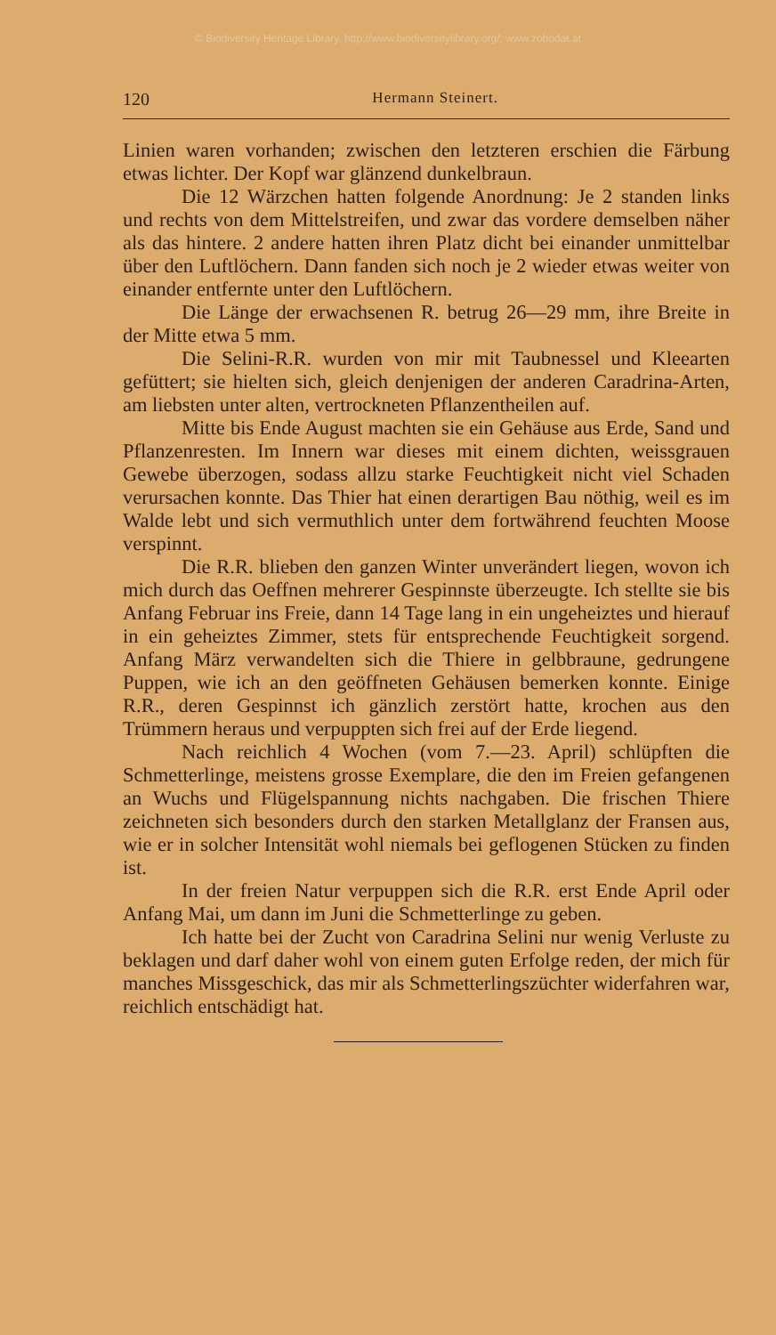© Biodiversity Heritage Library, http://www.biodiversitylibrary.org/; www.zobodat.at
120 Hermann Steinert.
Linien waren vorhanden; zwischen den letzteren erschien die Färbung etwas lichter. Der Kopf war glänzend dunkelbraun.
Die 12 Wärzchen hatten folgende Anordnung: Je 2 standen links und rechts von dem Mittelstreifen, und zwar das vordere demselben näher als das hintere. 2 andere hatten ihren Platz dicht bei einander unmittelbar über den Luftlöchern. Dann fanden sich noch je 2 wieder etwas weiter von einander entfernte unter den Luftlöchern.
Die Länge der erwachsenen R. betrug 26—29 mm, ihre Breite in der Mitte etwa 5 mm.
Die Selini-R.R. wurden von mir mit Taubnessel und Kleearten gefüttert; sie hielten sich, gleich denjenigen der anderen Caradrina-Arten, am liebsten unter alten, vertrockneten Pflanzentheilen auf.
Mitte bis Ende August machten sie ein Gehäuse aus Erde, Sand und Pflanzenresten. Im Innern war dieses mit einem dichten, weissgrauen Gewebe überzogen, sodass allzu starke Feuchtigkeit nicht viel Schaden verursachen konnte. Das Thier hat einen derartigen Bau nöthig, weil es im Walde lebt und sich vermuthlich unter dem fortwährend feuchten Moose verspinnt.
Die R.R. blieben den ganzen Winter unverändert liegen, wovon ich mich durch das Oeffnen mehrerer Gespinnste überzeugte. Ich stellte sie bis Anfang Februar ins Freie, dann 14 Tage lang in ein ungeheiztes und hierauf in ein geheiztes Zimmer, stets für entsprechende Feuchtigkeit sorgend. Anfang März verwandelten sich die Thiere in gelbbraune, gedrungene Puppen, wie ich an den geöffneten Gehäusen bemerken konnte. Einige R.R., deren Gespinnst ich gänzlich zerstört hatte, krochen aus den Trümmern heraus und verpuppten sich frei auf der Erde liegend.
Nach reichlich 4 Wochen (vom 7.—23. April) schlüpften die Schmetterlinge, meistens grosse Exemplare, die den im Freien gefangenen an Wuchs und Flügelspannung nichts nachgaben. Die frischen Thiere zeichneten sich besonders durch den starken Metallglanz der Fransen aus, wie er in solcher Intensität wohl niemals bei geflogenen Stücken zu finden ist.
In der freien Natur verpuppen sich die R.R. erst Ende April oder Anfang Mai, um dann im Juni die Schmetterlinge zu geben.
Ich hatte bei der Zucht von Caradrina Selini nur wenig Verluste zu beklagen und darf daher wohl von einem guten Erfolge reden, der mich für manches Missgeschick, das mir als Schmetterlingszüchter widerfahren war, reichlich entschädigt hat.